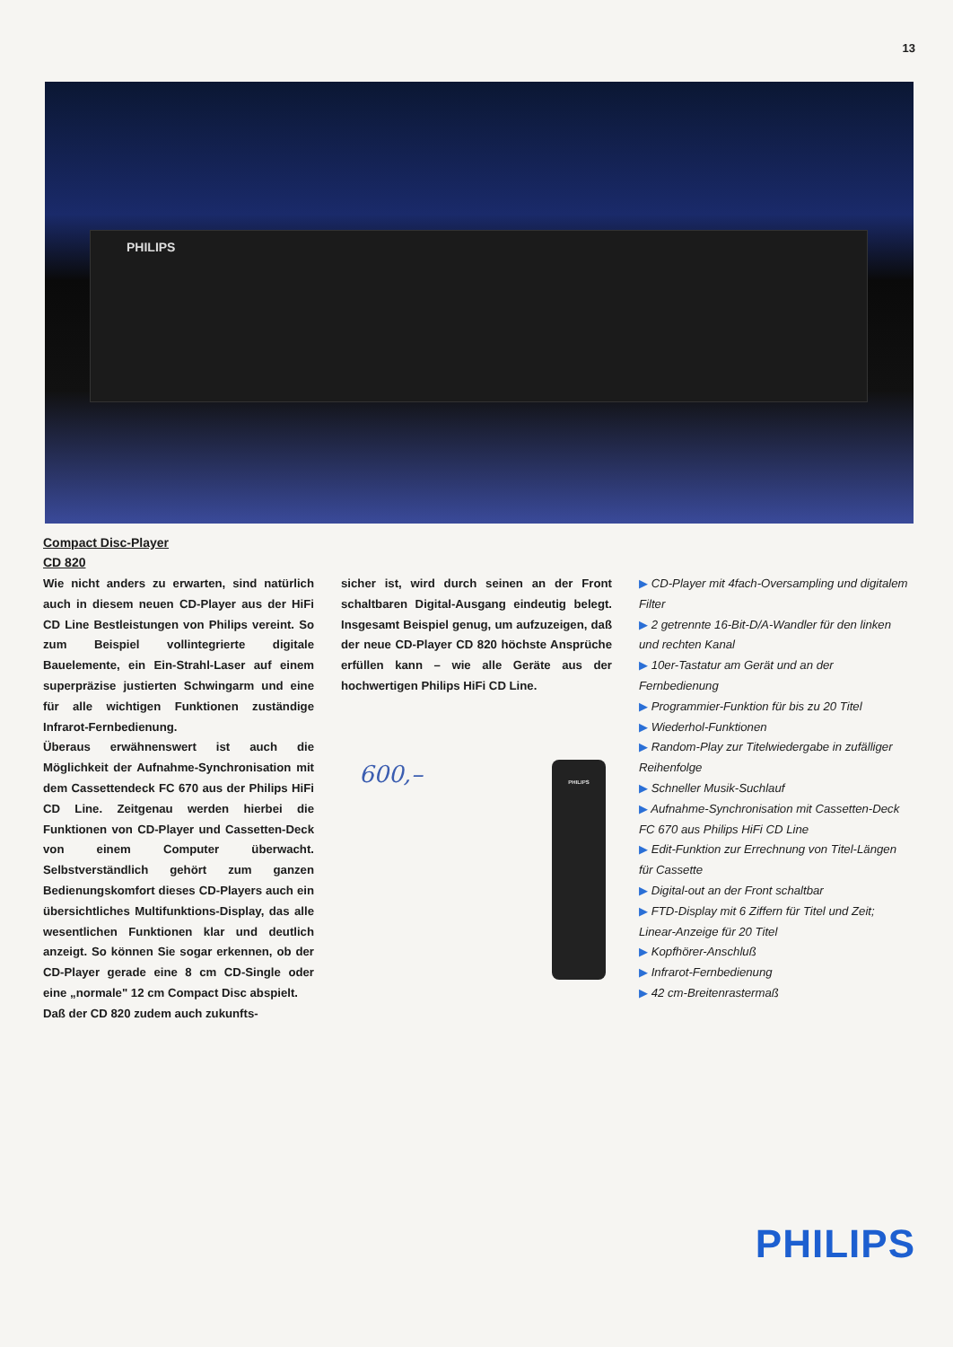13
PHILIPS
Compact Disc-Player
CD 820
Wie nicht anders zu erwarten, sind natürlich auch in diesem neuen CD-Player aus der HiFi CD Line Bestleistungen von Philips vereint. So zum Beispiel vollintegrierte digitale Bauelemente, ein Ein-Strahl-Laser auf einem superpräzise justierten Schwingarm und eine für alle wichtigen Funktionen zuständige Infrarot-Fernbedienung.
Überaus erwähnenswert ist auch die Möglichkeit der Aufnahme-Synchronisation mit dem Cassettendeck FC 670 aus der Philips HiFi CD Line. Zeitgenau werden hierbei die Funktionen von CD-Player und Cassetten-Deck von einem Computer überwacht. Selbstverständlich gehört zum ganzen Bedienungskomfort dieses CD-Players auch ein übersichtliches Multifunktions-Display, das alle wesentlichen Funktionen klar und deutlich anzeigt. So können Sie sogar erkennen, ob der CD-Player gerade eine 8 cm CD-Single oder eine „normale" 12 cm Compact Disc abspielt.
Daß der CD 820 zudem auch zukunfts-
sicher ist, wird durch seinen an der Front schaltbaren Digital-Ausgang eindeutig belegt. Insgesamt Beispiel genug, um aufzuzeigen, daß der neue CD-Player CD 820 höchste Ansprüche erfüllen kann – wie alle Geräte aus der hochwertigen Philips HiFi CD Line.
PHILIPS
600,–
▶ CD-Player mit 4fach-Oversampling und digitalem Filter
▶ 2 getrennte 16-Bit-D/A-Wandler für den linken und rechten Kanal
▶ 10er-Tastatur am Gerät und an der Fernbedienung
▶ Programmier-Funktion für bis zu 20 Titel
▶ Wiederhol-Funktionen
▶ Random-Play zur Titelwiedergabe in zufälliger Reihenfolge
▶ Schneller Musik-Suchlauf
▶ Aufnahme-Synchronisation mit Cassetten-Deck FC 670 aus Philips HiFi CD Line
▶ Edit-Funktion zur Errechnung von Titel-Längen für Cassette
▶ Digital-out an der Front schaltbar
▶ FTD-Display mit 6 Ziffern für Titel und Zeit; Linear-Anzeige für 20 Titel
▶ Kopfhörer-Anschluß
▶ Infrarot-Fernbedienung
▶ 42 cm-Breitenrastermaß
PHILIPS